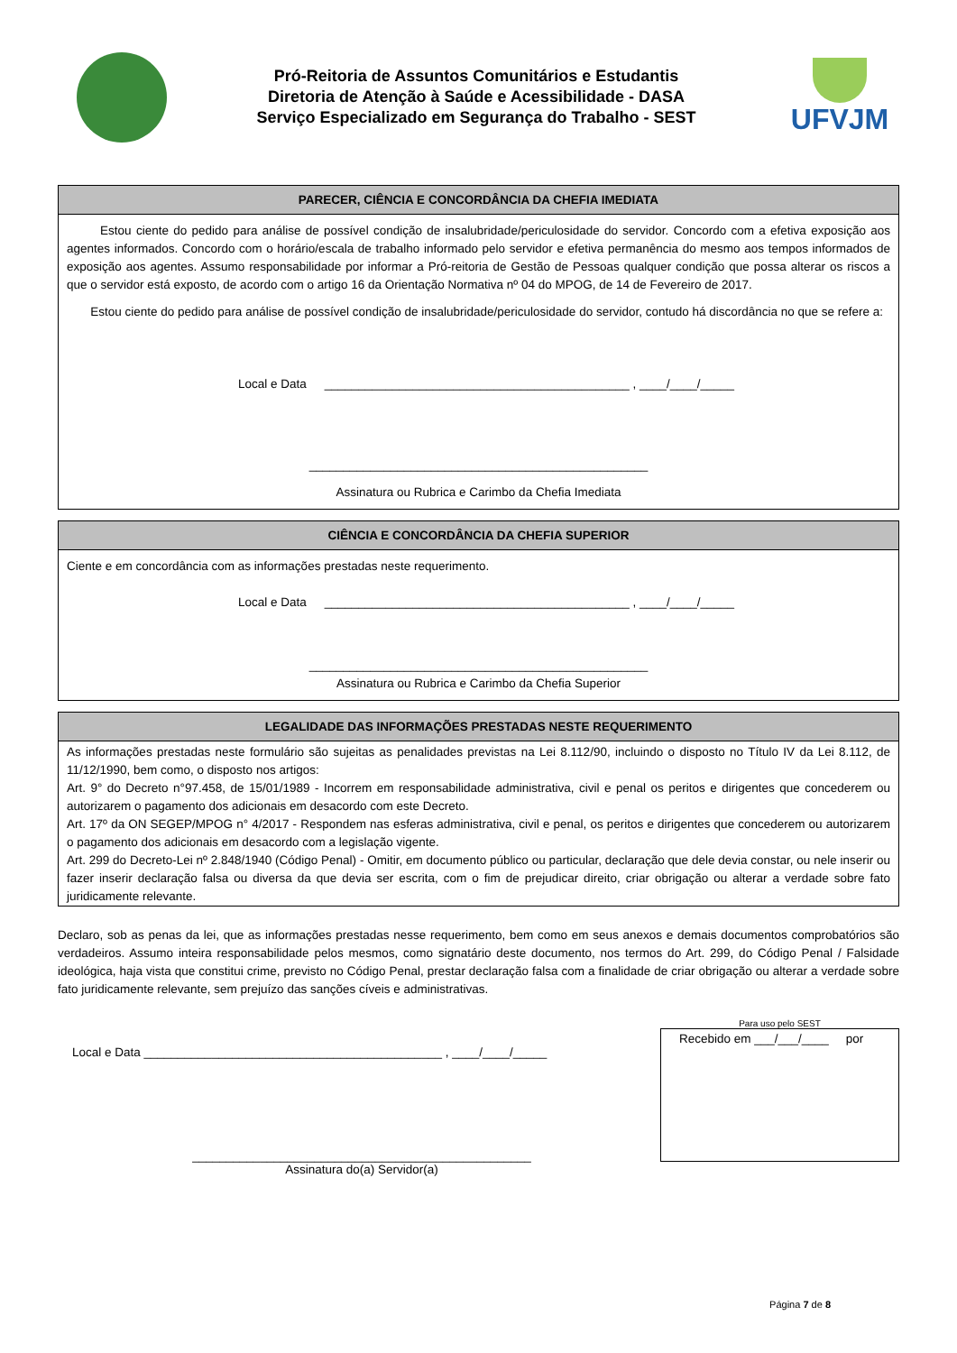Pró-Reitoria de Assuntos Comunitários e Estudantis
Diretoria de Atenção à Saúde e Acessibilidade - DASA
Serviço Especializado em Segurança do Trabalho - SEST
UFVJM
PARECER, CIÊNCIA E CONCORDÂNCIA DA CHEFIA IMEDIATA
Estou ciente do pedido para análise de possível condição de insalubridade/periculosidade do servidor. Concordo com a efetiva exposição aos agentes informados. Concordo com o horário/escala de trabalho informado pelo servidor e efetiva permanência do mesmo aos tempos informados de exposição aos agentes. Assumo responsabilidade por informar a Pró-reitoria de Gestão de Pessoas qualquer condição que possa alterar os riscos a que o servidor está exposto, de acordo com o artigo 16 da Orientação Normativa nº 04 do MPOG, de 14 de Fevereiro de 2017.
Estou ciente do pedido para análise de possível condição de insalubridade/periculosidade do servidor, contudo há discordância no que se refere a:
Local e Data _____________________________________________ , ____/____/_____
__________________________________________________
Assinatura ou Rubrica e Carimbo da Chefia Imediata
CIÊNCIA E CONCORDÂNCIA DA CHEFIA SUPERIOR
Ciente e em concordância com as informações prestadas neste requerimento.
Local e Data _____________________________________________ , ____/____/_____
__________________________________________________
Assinatura ou Rubrica e Carimbo da Chefia Superior
LEGALIDADE DAS INFORMAÇÕES PRESTADAS NESTE REQUERIMENTO
As informações prestadas neste formulário são sujeitas as penalidades previstas na Lei 8.112/90, incluindo o disposto no Título IV da Lei 8.112, de 11/12/1990, bem como, o disposto nos artigos:
Art. 9° do Decreto n°97.458, de 15/01/1989 - Incorrem em responsabilidade administrativa, civil e penal os peritos e dirigentes que concederem ou autorizarem o pagamento dos adicionais em desacordo com este Decreto.
Art. 17º da ON SEGEP/MPOG n° 4/2017 - Respondem nas esferas administrativa, civil e penal, os peritos e dirigentes que concederem ou autorizarem o pagamento dos adicionais em desacordo com a legislação vigente.
Art. 299 do Decreto-Lei nº 2.848/1940 (Código Penal) - Omitir, em documento público ou particular, declaração que dele devia constar, ou nele inserir ou fazer inserir declaração falsa ou diversa da que devia ser escrita, com o fim de prejudicar direito, criar obrigação ou alterar a verdade sobre fato juridicamente relevante.
Declaro, sob as penas da lei, que as informações prestadas nesse requerimento, bem como em seus anexos e demais documentos comprobatórios são verdadeiros. Assumo inteira responsabilidade pelos mesmos, como signatário deste documento, nos termos do Art. 299, do Código Penal / Falsidade ideológica, haja vista que constitui crime, previsto no Código Penal, prestar declaração falsa com a finalidade de criar obrigação ou alterar a verdade sobre fato juridicamente relevante, sem prejuízo das sanções cíveis e administrativas.
Local e Data ____________________________________________ , ____/____/_____
__________________________________________________
Assinatura do(a) Servidor(a)
Para uso pelo SEST
Recebido em ___/___/____ por
Página 7 de 8